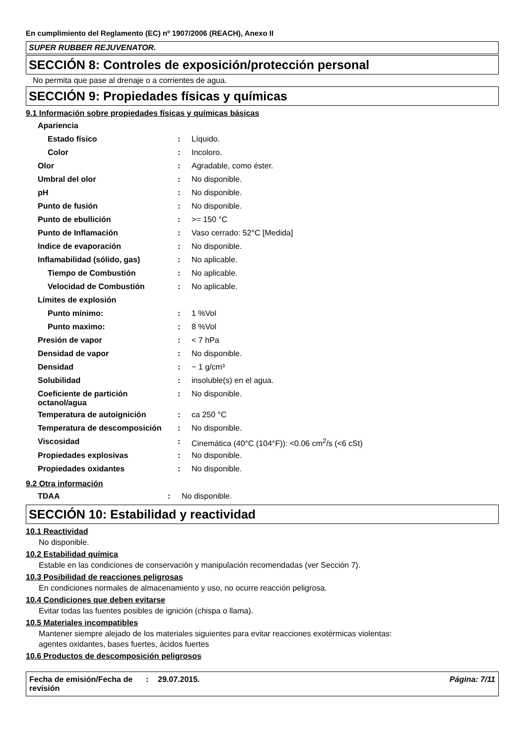En cumplimiento del Reglamento (EC) nº 1907/2006 (REACH), Anexo II
SUPER RUBBER REJUVENATOR.
SECCIÓN 8: Controles de exposición/protección personal
No permita que pase al drenaje o a corrientes de agua.
SECCIÓN 9: Propiedades físicas y químicas
9.1 Información sobre propiedades físicas y químicas básicas
| Apariencia | | |
| Estado físico | : | Líquido. |
| Color | : | Incoloro. |
| Olor | : | Agradable, como éster. |
| Umbral del olor | : | No disponible. |
| pH | : | No disponible. |
| Punto de fusión | : | No disponible. |
| Punto de ebullición | : | >= 150 °C |
| Punto de Inflamación | : | Vaso cerrado: 52°C [Medida] |
| Indice de evaporación | : | No disponible. |
| Inflamabilidad (sólido, gas) | : | No aplicable. |
| Tiempo de Combustión | : | No aplicable. |
| Velocidad de Combustión | : | No aplicable. |
| Límites de explosión | | |
| Punto mínimo: | : | 1 %Vol |
| Punto maximo: | : | 8 %Vol |
| Presión de vapor | : | < 7 hPa |
| Densidad de vapor | : | No disponible. |
| Densidad | : | ~ 1 g/cm³ |
| Solubilidad | : | insoluble(s) en el agua. |
| Coeficiente de partición octanol/agua | : | No disponible. |
| Temperatura de autoignición | : | ca 250 °C |
| Temperatura de descomposición | : | No disponible. |
| Viscosidad | : | Cinemática (40°C (104°F)): <0.06 cm<sup>2</sup>/s (<6 cSt) |
| Propiedades explosivas | : | No disponible. |
| Propiedades oxidantes | : | No disponible. |
9.2 Otra información
| TDAA | : | No disponible. |
SECCIÓN 10: Estabilidad y reactividad
10.1 Reactividad
No disponible.
10.2 Estabilidad química
Estable en las condiciones de conservación y manipulación recomendadas (ver Sección 7).
10.3 Posibilidad de reacciones peligrosas
En condiciones normales de almacenamiento y uso, no ocurre reacción peligrosa.
10.4 Condiciones que deben evitarse
Evitar todas las fuentes posibles de ignición (chispa o llama).
10.5 Materiales incompatibles
Mantener siempre alejado de los materiales siguientes para evitar reacciones exotérmicas violentas:
agentes oxidantes, bases fuertes, ácidos fuertes
10.6 Productos de descomposición peligrosos
Fecha de emisión/Fecha de revisión
: 29.07.2015. Página: 7/11